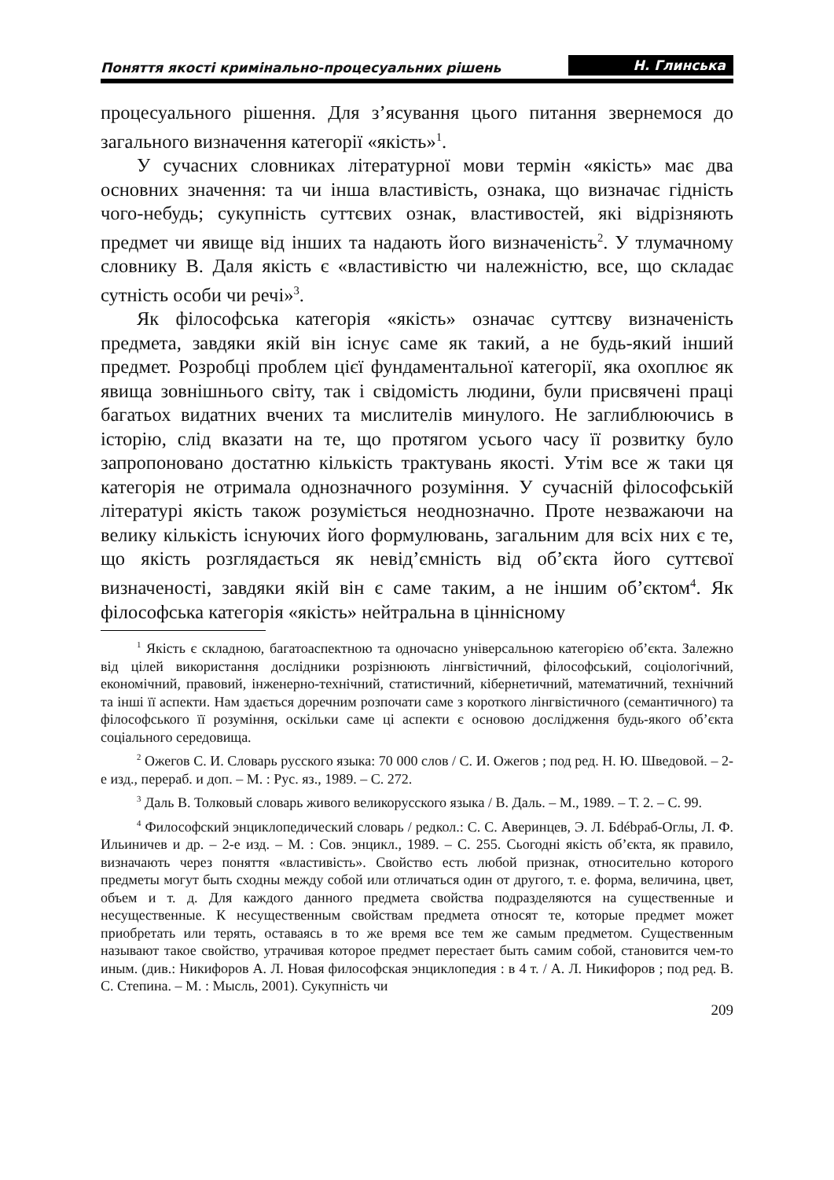Поняття якості кримінально-процесуальних рішень Н. Глинська
процесуального рішення. Для з’ясування цього питання звернемося до загального визначення категорії «якість»<sup>1</sup>.
У сучасних словниках літературної мови термін «якість» має два основних значення: та чи інша властивість, ознака, що визначає гідність чого-небудь; сукупність суттєвих ознак, властивостей, які відрізняють предмет чи явище від інших та надають його визначеність<sup>2</sup>. У тлумачному словнику В. Даля якість є «властивістю чи належністю, все, що складає сутність особи чи речі»<sup>3</sup>.
Як філософська категорія «якість» означає суттєву визначеність предмета, завдяки якій він існує саме як такий, а не будь-який інший предмет. Розробці проблем цієї фундаментальної категорії, яка охоплює як явища зовнішнього світу, так і свідомість людини, були присвячені праці багатьох видатних вчених та мислителів минулого. Не заглиблюючись в історію, слід вказати на те, що протягом усього часу її розвитку було запропоновано достатню кількість трактувань якості. Утім все ж таки ця категорія не отримала однозначного розуміння. У сучасній філософській літературі якість також розуміється неоднозначно. Проте незважаючи на велику кількість існуючих його формулювань, загальним для всіх них є те, що якість розглядається як невід’ємність від об’єкта його суттєвої визначеності, завдяки якій він є саме таким, а не іншим об’єктом<sup>4</sup>. Як філософська категорія «якість» нейтральна в ціннісному
<sup>1</sup> Якість є складною, багатоаспектною та одночасно універсальною категорією об’єкта. Залежно від цілей використання дослідники розрізнюють лінгвістичний, філософський, соціологічний, економічний, правовий, інженерно-технічний, статистичний, кібернетичний, математичний, технічний та інші її аспекти. Нам здається доречним розпочати саме з короткого лінгвістичного (семантичного) та філософського її розуміння, оскільки саме ці аспекти є основою дослідження будь-якого об’єкта соціального середовища.
<sup>2</sup> Ожегов С. И. Словарь русского языка: 70 000 слов / С. И. Ожегов ; под ред. Н. Ю. Шведовой. – 2-е изд., перераб. и доп. – М. : Рус. яз., 1989. – С. 272.
<sup>3</sup> Даль В. Толковый словарь живого великорусского языка / В. Даль. – М., 1989. – Т. 2. – С. 99.
<sup>4</sup> Философский энциклопедический словарь / редкол.: С. С. Аверинцев, Э. Л. Бdébраб-Оглы, Л. Ф. Ильиничев и др. – 2-е изд. – М. : Сов. энцикл., 1989. – С. 255. Сьогодні якість об’єкта, як правило, визначають через поняття «властивість». Свойство есть любой признак, относительно которого предметы могут быть сходны между собой или отличаться один от другого, т. е. форма, величина, цвет, объем и т. д. Для каждого данного предмета свойства подразделяются на существенные и несущественные. К несущественным свойствам предмета относят те, которые предмет может приобретать или терять, оставаясь в то же время все тем же самым предметом. Существенным называют такое свойство, утрачивая которое предмет перестает быть самим собой, становится чем-то иным. (див.: Никифоров А. Л. Новая философская энциклопедия : в 4 т. / А. Л. Никифоров ; под ред. В. С. Степина. – М. : Мысль, 2001). Сукупність чи
209